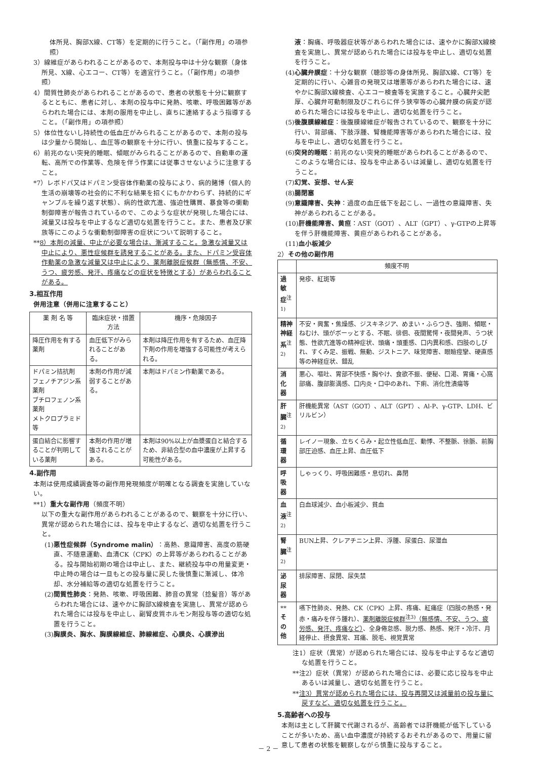体所見、胸部X線、CT等）を定期的に行うこと。（「副作用」の項参照）
3）線維症があらわれることがあるので、本剤投与中は十分な観察（身体所見、X線、心エコー、CT等）を適宜行うこと。（「副作用」の項参照）
4）間質性肺炎があらわれることがあるので、患者の状態を十分に観察するとともに、患者に対し、本剤の投与中に発熱、咳嗽、呼吸困難等があらわれた場合には、本剤の服用を中止し、直ちに連絡するよう指導すること。（「副作用」の項参照）
5）体位性ないし持続性の低血圧がみられることがあるので、本剤の投与は少量から開始し、血圧等の観察を十分に行い、慎重に投与すること。
6）前兆のない突発的睡眠、傾眠がみられることがあるので、自動車の運転、高所での作業等、危険を伴う作業には従事させないように注意すること。
*7）レボドパ又はドパミン受容体作動薬の投与により、病的賭博（個人的生活の崩壊等の社会的に不利な結果を招くにもかかわらず、持続的にギャンブルを繰り返す状態）、病的性欲亢進、強迫性購買、暴食等の衝動制御障害が報告されているので、このような症状が発現した場合には、減量又は投与を中止するなど適切な処置を行うこと。また、患者及び家族等にこのような衝動制御障害の症状について説明すること。
**8）本剤の減量、中止が必要な場合は、漸減すること。急激な減量又は中止により、悪性症候群を誘発することがある。また、ドパミン受容体作動薬の急激な減量又は中止により、薬剤離脱症候群（無感情、不安、うつ、疲労感、発汗、疼痛などの症状を特徴とする）があらわれることがある。
3.相互作用
併用注意（併用に注意すること）
| 薬 剤 名 等 | 臨床症状・措置方法 | 機序・危険因子 |
| --- | --- | --- |
| 降圧作用を有する薬剤 | 血圧低下がみられることがある。 | 本剤は降圧作用を有するため、血圧降下剤の作用を増強する可能性が考えられる。 |
| ドパミン拮抗剤 フェノチアジン系薬剤 ブチロフェノン系薬剤 メトクロプラミド 等 | 本剤の作用が減弱することがある。 | 本剤はドパミン作動薬である。 |
| 蛋白結合に影響することが判明している薬剤 | 本剤の作用が増強されることがある。 | 本剤は90%以上が血漿蛋白と結合するため、非結合型の血中濃度が上昇する可能性がある。 |
4.副作用
本剤は使用成績調査等の副作用発現頻度が明確となる調査を実施していない。
**1）重大な副作用（頻度不明）
以下の重大な副作用があらわれることがあるので、観察を十分に行い、異常が認められた場合には、投与を中止するなど、適切な処置を行うこと。
(1)悪性症候群（Syndrome malin）：高熱、意識障害、高度の筋硬直、不随意運動、血清CK（CPK）の上昇等があらわれることがある。投与開始初期の場合は中止し、また、継続投与中の用量変更・中止時の場合は一旦もとの投与量に戻した後慎重に漸減し、体冷却、水分補給等の適切な処置を行うこと。
(2)間質性肺炎：発熱、咳嗽、呼吸困難、肺音の異常（捻髪音）等があらわれた場合には、速やかに胸部X線検査を実施し、異常が認められた場合には投与を中止し、副腎皮質ホルモン剤投与等の適切な処置を行うこと。
(3)胸膜炎、胸水、胸膜線維症、肺線維症、心膜炎、心膜滲出
液：胸痛、呼吸器症状等があらわれた場合には、速やかに胸部X線検査を実施し、異常が認められた場合には投与を中止し、適切な処置を行うこと。
(4)心臓弁膜症：十分な観察（聴診等の身体所見、胸部X線、CT等）を定期的に行い、心雑音の発現又は増悪等があらわれた場合には、速やかに胸部X線検査、心エコー検査等を実施すること。心臓弁尖肥厚、心臓弁可動制限及びこれらに伴う狭窄等の心臓弁膜の病変が認められた場合には投与を中止し、適切な処置を行うこと。
(5)後腹膜線維症：後腹膜線維症が報告されているので、観察を十分に行い、背部痛、下肢浮腫、腎機能障害等があらわれた場合には、投与を中止し、適切な処置を行うこと。
(6)突発的睡眠：前兆のない突発的睡眠があらわれることがあるので、このような場合には、投与を中止あるいは減量し、適切な処置を行うこと。
(7)幻覚、妄想、せん妄
(8)腸閉塞
(9)意識障害、失神：過度の血圧低下を起こし、一過性の意識障害、失神があらわれることがある。
(10)肝機能障害、黄疸：AST（GOT）、ALT（GPT）、γ-GTPの上昇等を伴う肝機能障害、黄疸があらわれることがある。
(11)血小板減少
2）その他の副作用
| | 頻度不明 |
| --- | --- |
| 過 敏 症<sup>注1)</sup> | 発疹、紅斑等 |
| 精神神経系<sup>注2)</sup> | 不安・興奮・焦燥感、ジスキネジア、めまい・ふらつき、強剛、傾眠・ねむけ、頭がボーッとする、不眠、徘徊、夜間驚愕・夜間発声、うつ状態、性欲亢進等の精神症状、頭痛・頭重感、口内異和感、四肢のしびれ、すくみ足、振戦、無動、ジストニア、味覚障害、眼瞼痙攣、硬直感等の神経症状、錯乱 |
| 消 化 器 | 悪心、嘔吐、胃部不快感・胸やけ、食欲不振、便秘、口渇、胃痛・心窩部痛、腹部膨満感、口内炎・口中のあれ、下痢、消化性潰瘍等 |
| 肝 臓<sup>注2)</sup> | 肝機能異常（AST（GOT）、ALT（GPT）、Al-P、γ-GTP、LDH、ビリルビン） |
| 循 環 器 | レイノー現象、立ちくらみ・起立性低血圧、動悸、不整脈、徐脈、前胸部圧迫感、血圧上昇、血圧低下 |
| 呼 吸 器 | しゃっくり、呼吸困難感・息切れ、鼻閉 |
| 血 液<sup>注2)</sup> | 白血球減少、血小板減少、貧血 |
| 腎 臓<sup>注2)</sup> | BUN上昇、クレアチニン上昇、浮腫、尿蛋白、尿潜血 |
| 泌 尿 器 | 排尿障害、尿閉、尿失禁 |
| ** そ の 他 | 嚥下性肺炎、発熱、CK（CPK）上昇、疼痛、紅痛症（四肢の熱感・発赤・痛みを伴う腫れ）、 薬剤離脱症候群<sup>注3)</sup>（無感情、不安、うつ、疲労感、発汗、疼痛など） 、全身倦怠感、脱力感、熱感、発汗・冷汗、月経停止、摂食異常、耳痛、脱毛、視覚異常 |
注1）症状（異常）が認められた場合には、投与を中止するなど適切な処置を行うこと。
**注2）症状（異常）が認められた場合には、必要に応じ投与を中止あるいは減量し、適切な処置を行うこと。
**注3）異常が認められた場合には、投与再開又は減量前の投与量に戻すなど、適切な処置を行うこと。
5.高齢者への投与
本剤は主として肝臓で代謝されるが、高齢者では肝機能が低下していることが多いため、高い血中濃度が持続するおそれがあるので、用量に留意して患者の状態を観察しながら慎重に投与すること。
－ 2 －